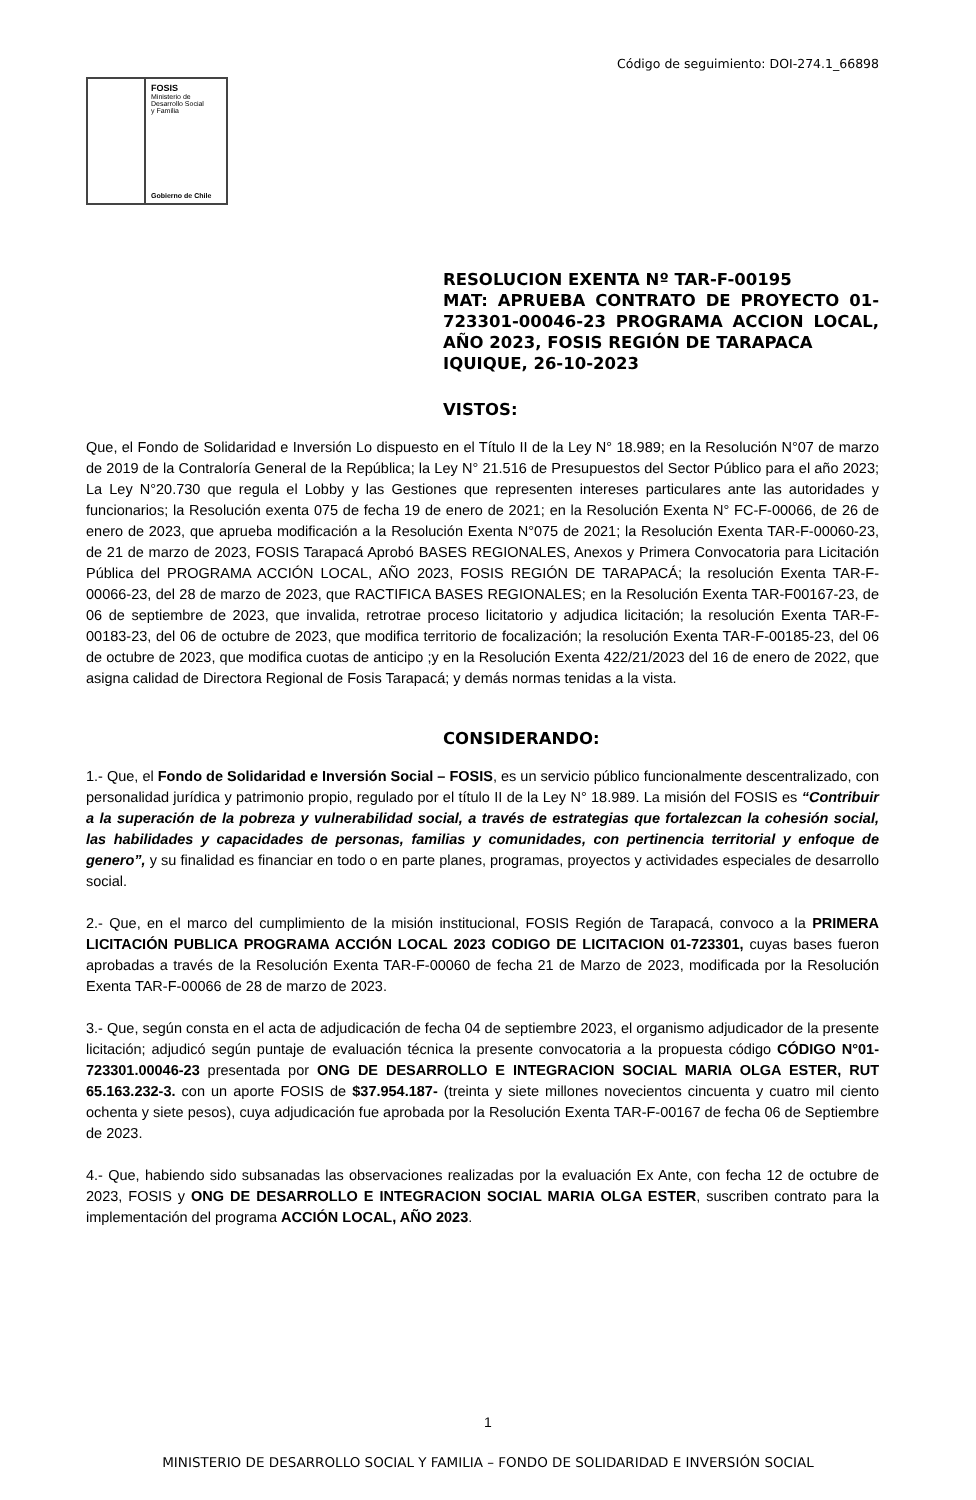Código de seguimiento: DOI-274.1_66898
FOSIS
Ministerio de
Desarrollo Social
y Familia
Gobierno de Chile
RESOLUCION EXENTA Nº TAR-F-00195
MAT: APRUEBA CONTRATO DE PROYECTO 01-723301-00046-23 PROGRAMA ACCION LOCAL, AÑO 2023, FOSIS REGIÓN DE TARAPACA
IQUIQUE, 26-10-2023
VISTOS:
Que, el Fondo de Solidaridad e Inversión Lo dispuesto en el Título II de la Ley N° 18.989; en la Resolución N°07 de marzo de 2019 de la Contraloría General de la República; la Ley N° 21.516 de Presupuestos del Sector Público para el año 2023; La Ley N°20.730 que regula el Lobby y las Gestiones que representen intereses particulares ante las autoridades y funcionarios; la Resolución exenta 075 de fecha 19 de enero de 2021; en la Resolución Exenta N° FC-F-00066, de 26 de enero de 2023, que aprueba modificación a la Resolución Exenta N°075 de 2021; la Resolución Exenta TAR-F-00060-23, de 21 de marzo de 2023, FOSIS Tarapacá Aprobó BASES REGIONALES, Anexos y Primera Convocatoria para Licitación Pública del PROGRAMA ACCIÓN LOCAL, AÑO 2023, FOSIS REGIÓN DE TARAPACÁ; la resolución Exenta TAR-F-00066-23, del 28 de marzo de 2023, que RACTIFICA BASES REGIONALES; en la Resolución Exenta TAR-F00167-23, de 06 de septiembre de 2023, que invalida, retrotrae proceso licitatorio y adjudica licitación; la resolución Exenta TAR-F-00183-23, del 06 de octubre de 2023, que modifica territorio de focalización; la resolución Exenta TAR-F-00185-23, del 06 de octubre de 2023, que modifica cuotas de anticipo ;y en la Resolución Exenta 422/21/2023 del 16 de enero de 2022, que asigna calidad de Directora Regional de Fosis Tarapacá; y demás normas tenidas a la vista.
CONSIDERANDO:
1.- Que, el Fondo de Solidaridad e Inversión Social – FOSIS, es un servicio público funcionalmente descentralizado, con personalidad jurídica y patrimonio propio, regulado por el título II de la Ley N° 18.989. La misión del FOSIS es “Contribuir a la superación de la pobreza y vulnerabilidad social, a través de estrategias que fortalezcan la cohesión social, las habilidades y capacidades de personas, familias y comunidades, con pertinencia territorial y enfoque de genero”, y su finalidad es financiar en todo o en parte planes, programas, proyectos y actividades especiales de desarrollo social.
2.- Que, en el marco del cumplimiento de la misión institucional, FOSIS Región de Tarapacá, convoco a la PRIMERA LICITACIÓN PUBLICA PROGRAMA ACCIÓN LOCAL 2023 CODIGO DE LICITACION 01-723301, cuyas bases fueron aprobadas a través de la Resolución Exenta TAR-F-00060 de fecha 21 de Marzo de 2023, modificada por la Resolución Exenta TAR-F-00066 de 28 de marzo de 2023.
3.- Que, según consta en el acta de adjudicación de fecha 04 de septiembre 2023, el organismo adjudicador de la presente licitación; adjudicó según puntaje de evaluación técnica la presente convocatoria a la propuesta código CÓDIGO N°01-723301.00046-23 presentada por ONG DE DESARROLLO E INTEGRACION SOCIAL MARIA OLGA ESTER, RUT 65.163.232-3. con un aporte FOSIS de $37.954.187- (treinta y siete millones novecientos cincuenta y cuatro mil ciento ochenta y siete pesos), cuya adjudicación fue aprobada por la Resolución Exenta TAR-F-00167 de fecha 06 de Septiembre de 2023.
4.- Que, habiendo sido subsanadas las observaciones realizadas por la evaluación Ex Ante, con fecha 12 de octubre de 2023, FOSIS y ONG DE DESARROLLO E INTEGRACION SOCIAL MARIA OLGA ESTER, suscriben contrato para la implementación del programa ACCIÓN LOCAL, AÑO 2023.
1
MINISTERIO DE DESARROLLO SOCIAL Y FAMILIA – FONDO DE SOLIDARIDAD E INVERSIÓN SOCIAL